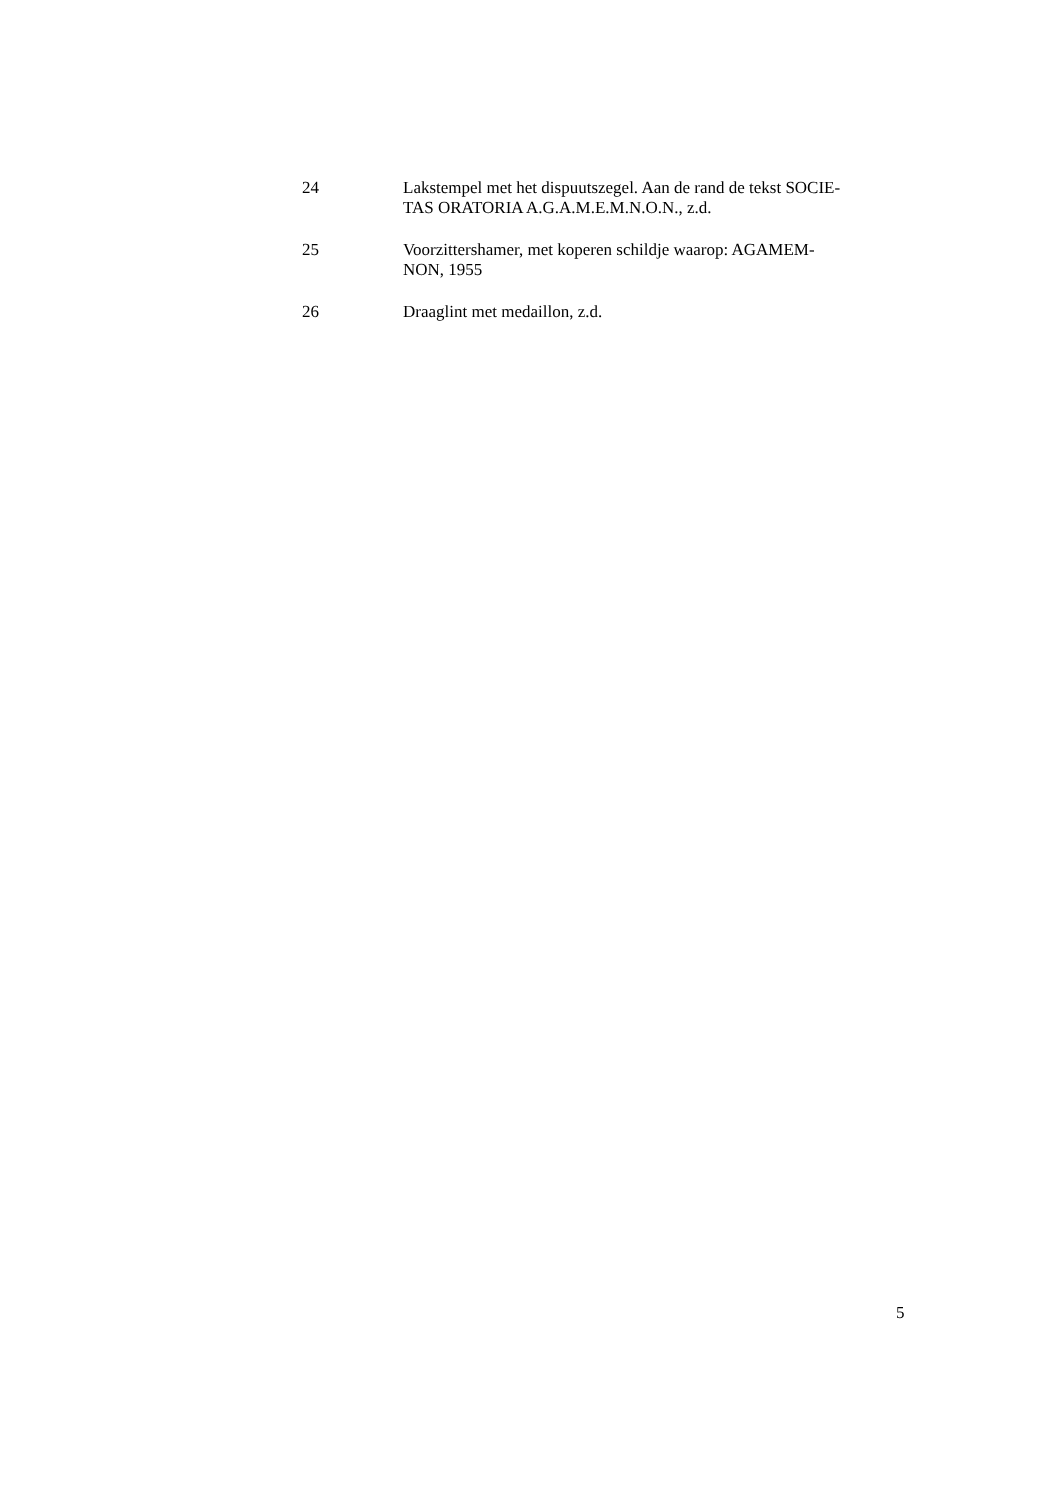24 Lakstempel met het dispuutszegel. Aan de rand de tekst SOCIE-
TAS ORATORIA A.G.A.M.E.M.N.O.N., z.d.
25 Voorzittershamer, met koperen schildje waarop: AGAMEM-
NON, 1955
26 Draaglint met medaillon, z.d.
5